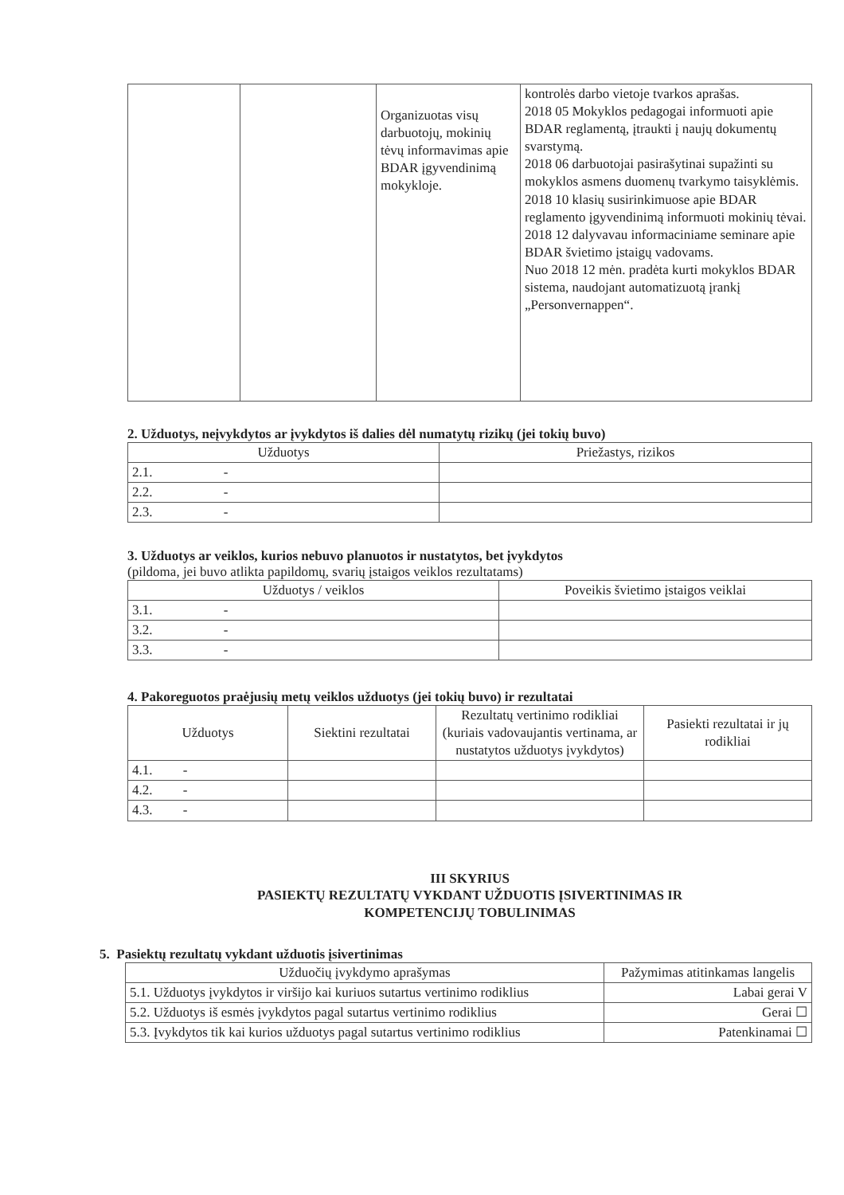| | | Organizuotas visų darbuotojų, mokinių tėvų informavimas apie BDAR įgyvendinimą mokykloje. | kontrolės darbo vietoje tvarkos aprašas. 2018 05 Mokyklos pedagogai informuoti apie BDAR reglamentą, įtraukti į naujų dokumentų svarstymą. 2018 06 darbuotojai pasirašytinai supažinti su mokyklos asmens duomenų tvarkymo taisyklėmis. 2018 10 klasių susirinkimuose apie BDAR reglamento įgyvendinimą informuoti mokinių tėvai. 2018 12 dalyvavau informaciniame seminare apie BDAR švietimo įstaigų vadovams. Nuo 2018 12 mėn. pradėta kurti mokyklos BDAR sistema, naudojant automatizuotą įrankį „Personvernappen“. |
2. Užduotys, neįvykdytos ar įvykdytos iš dalies dėl numatytų rizikų (jei tokių buvo)
| Užduotys | Priežastys, rizikos |
| --- | --- |
| 2.1. - | |
| 2.2. - | |
| 2.3. - | |
3. Užduotys ar veiklos, kurios nebuvo planuotos ir nustatytos, bet įvykdytos
(pildoma, jei buvo atlikta papildomų, svarių įstaigos veiklos rezultatams)
| Užduotys / veiklos | Poveikis švietimo įstaigos veiklai |
| --- | --- |
| 3.1. - | |
| 3.2. - | |
| 3.3. - | |
4. Pakoreguotos praėjusių metų veiklos užduotys (jei tokių buvo) ir rezultatai
| Užduotys | Siektini rezultatai | Rezultatų vertinimo rodikliai (kuriais vadovaujantis vertinama, ar nustatytos užduotys įvykdytos) | Pasiekti rezultatai ir jų rodikliai |
| --- | --- | --- | --- |
| 4.1. - | | | |
| 4.2. - | | | |
| 4.3. - | | | |
III SKYRIUS
PASIEKTŲ REZULTATŲ VYKDANT UŽDUOTIS ĮSIVERTINIMAS IR
KOMPETENCIJŲ TOBULINIMAS
5. Pasiektų rezultatų vykdant užduotis įsivertinimas
| Užduočių įvykdymo aprašymas | Pažymimas atitinkamas langelis |
| --- | --- |
| 5.1. Užduotys įvykdytos ir viršijo kai kuriuos sutartus vertinimo rodiklius | Labai gerai V |
| 5.2. Užduotys iš esmės įvykdytos pagal sutartus vertinimo rodiklius | Gerai ☐ |
| 5.3. Įvykdytos tik kai kurios užduotys pagal sutartus vertinimo rodiklius | Patenkinamai ☐ |